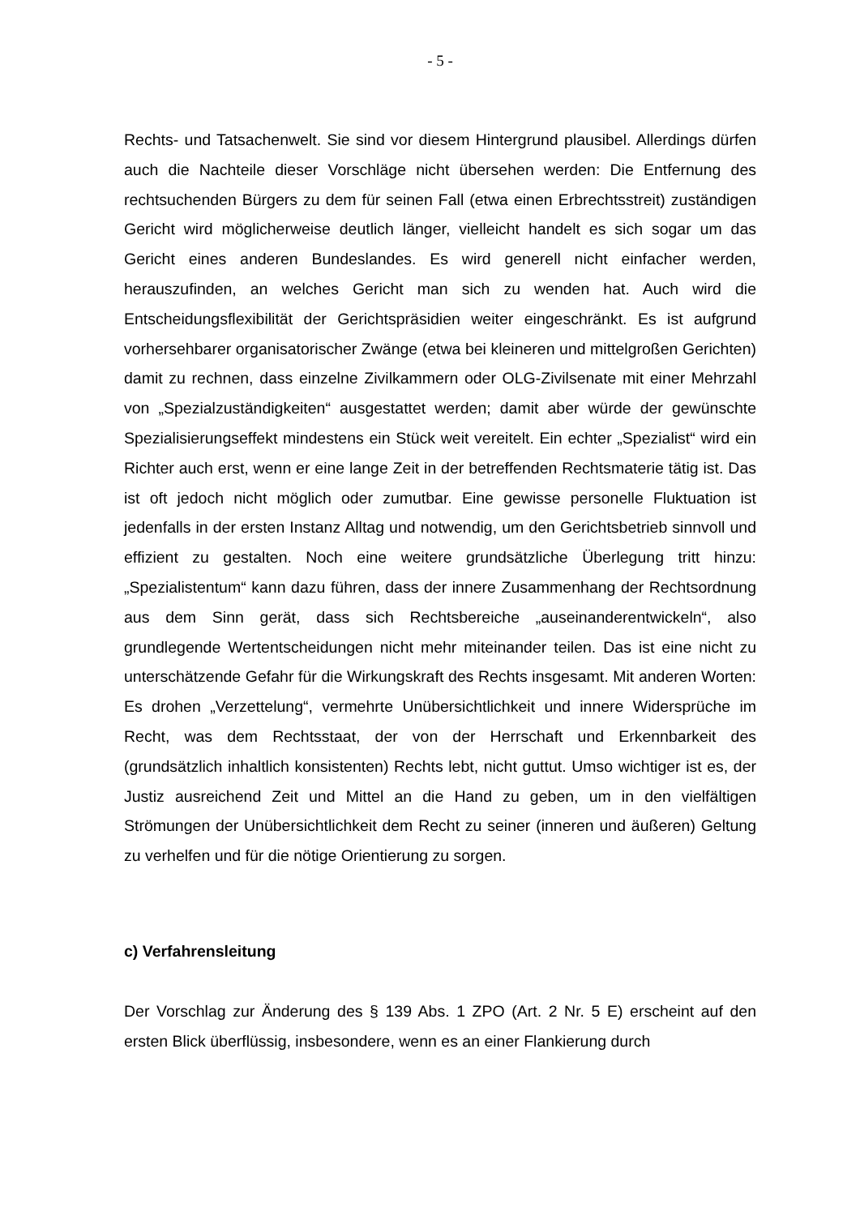- 5 -
Rechts- und Tatsachenwelt. Sie sind vor diesem Hintergrund plausibel. Allerdings dürfen auch die Nachteile dieser Vorschläge nicht übersehen werden: Die Entfernung des rechtsuchenden Bürgers zu dem für seinen Fall (etwa einen Erbrechtsstreit) zuständigen Gericht wird möglicherweise deutlich länger, vielleicht handelt es sich sogar um das Gericht eines anderen Bundeslandes. Es wird generell nicht einfacher werden, herauszufinden, an welches Gericht man sich zu wenden hat. Auch wird die Entscheidungsflexibilität der Gerichtspräsidien weiter eingeschränkt. Es ist aufgrund vorhersehbarer organisatorischer Zwänge (etwa bei kleineren und mittelgroßen Gerichten) damit zu rechnen, dass einzelne Zivilkammern oder OLG-Zivilsenate mit einer Mehrzahl von „Spezialzuständigkeiten“ ausgestattet werden; damit aber würde der gewünschte Spezialisierungseffekt mindestens ein Stück weit vereitelt. Ein echter „Spezialist“ wird ein Richter auch erst, wenn er eine lange Zeit in der betreffenden Rechtsmaterie tätig ist. Das ist oft jedoch nicht möglich oder zumutbar. Eine gewisse personelle Fluktuation ist jedenfalls in der ersten Instanz Alltag und notwendig, um den Gerichtsbetrieb sinnvoll und effizient zu gestalten. Noch eine weitere grundsätzliche Überlegung tritt hinzu: „Spezialistentum“ kann dazu führen, dass der innere Zusammenhang der Rechtsordnung aus dem Sinn gerät, dass sich Rechtsbereiche „auseinanderentwickeln“, also grundlegende Wertentscheidungen nicht mehr miteinander teilen. Das ist eine nicht zu unterschätzende Gefahr für die Wirkungskraft des Rechts insgesamt. Mit anderen Worten: Es drohen „Verzettelung“, vermehrte Unübersichtlichkeit und innere Widersprüche im Recht, was dem Rechtsstaat, der von der Herrschaft und Erkennbarkeit des (grundsätzlich inhaltlich konsistenten) Rechts lebt, nicht guttut. Umso wichtiger ist es, der Justiz ausreichend Zeit und Mittel an die Hand zu geben, um in den vielfältigen Strömungen der Unübersichtlichkeit dem Recht zu seiner (inneren und äußeren) Geltung zu verhelfen und für die nötige Orientierung zu sorgen.
c) Verfahrensleitung
Der Vorschlag zur Änderung des § 139 Abs. 1 ZPO (Art. 2 Nr. 5 E) erscheint auf den ersten Blick überflüssig, insbesondere, wenn es an einer Flankierung durch